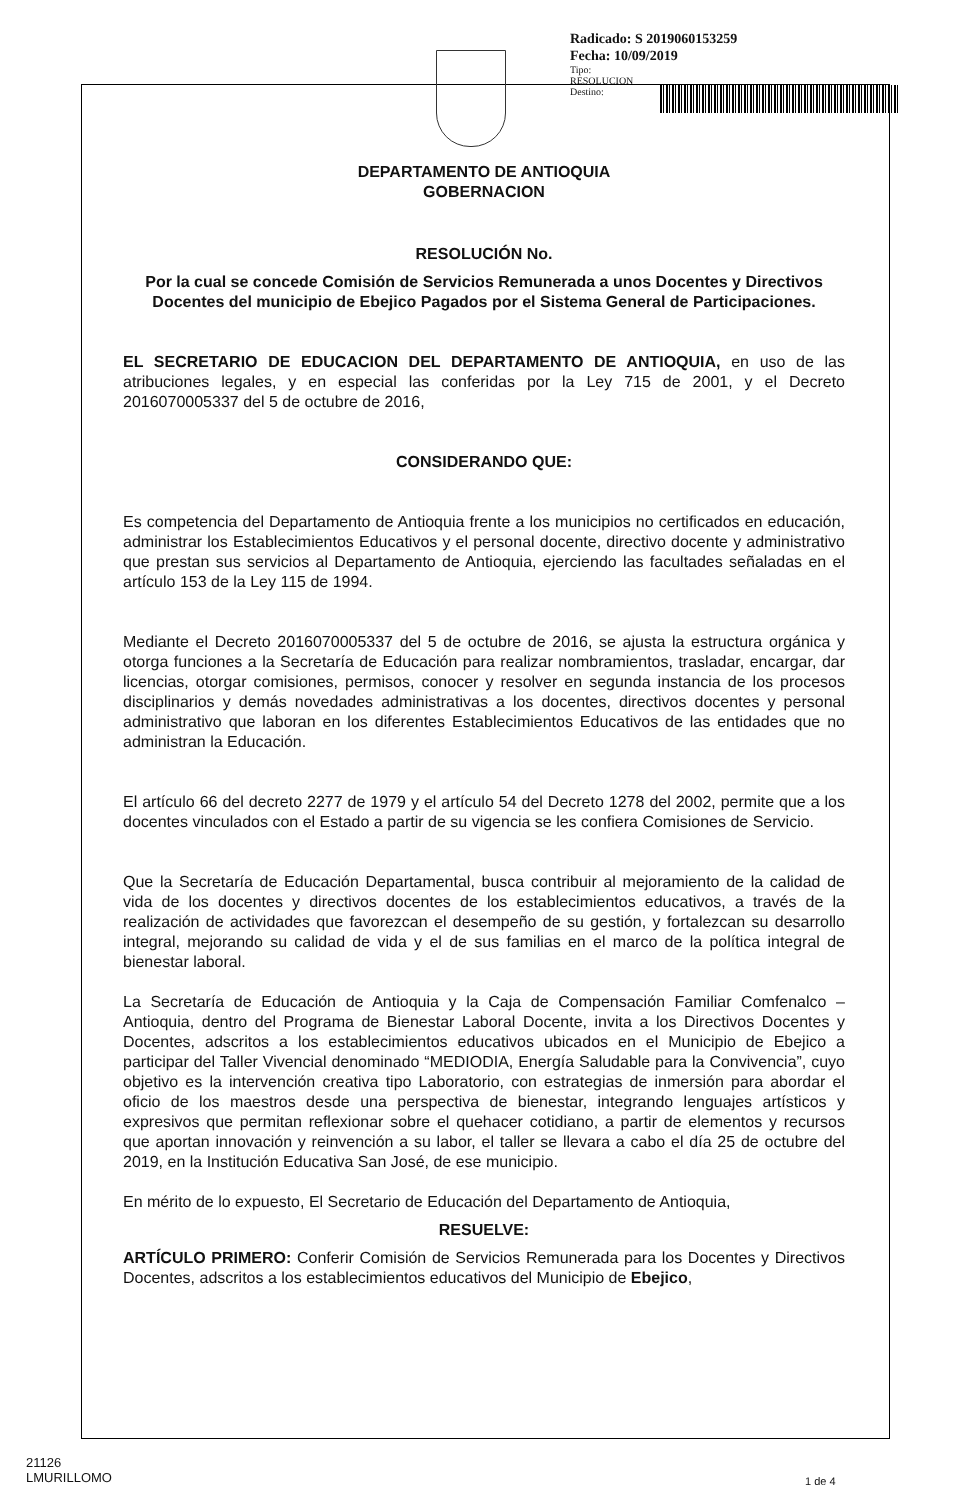Radicado: S 2019060153259
Fecha: 10/09/2019
Tipo:
RESOLUCION
Destino:
DEPARTAMENTO DE ANTIOQUIA
GOBERNACION
RESOLUCIÓN No.
Por la cual se concede Comisión de Servicios Remunerada a unos Docentes y Directivos Docentes del municipio de Ebejico Pagados por el Sistema General de Participaciones.
EL SECRETARIO DE EDUCACION DEL DEPARTAMENTO DE ANTIOQUIA, en uso de las atribuciones legales, y en especial las conferidas por la Ley 715 de 2001, y el Decreto 2016070005337 del 5 de octubre de 2016,
CONSIDERANDO QUE:
Es competencia del Departamento de Antioquia frente a los municipios no certificados en educación, administrar los Establecimientos Educativos y el personal docente, directivo docente y administrativo que prestan sus servicios al Departamento de Antioquia, ejerciendo las facultades señaladas en el artículo 153 de la Ley 115 de 1994.
Mediante el Decreto 2016070005337 del 5 de octubre de 2016, se ajusta la estructura orgánica y otorga funciones a la Secretaría de Educación para realizar nombramientos, trasladar, encargar, dar licencias, otorgar comisiones, permisos, conocer y resolver en segunda instancia de los procesos disciplinarios y demás novedades administrativas a los docentes, directivos docentes y personal administrativo que laboran en los diferentes Establecimientos Educativos de las entidades que no administran la Educación.
El artículo 66 del decreto 2277 de 1979 y el artículo 54 del Decreto 1278 del 2002, permite que a los docentes vinculados con el Estado a partir de su vigencia se les confiera Comisiones de Servicio.
Que la Secretaría de Educación Departamental, busca contribuir al mejoramiento de la calidad de vida de los docentes y directivos docentes de los establecimientos educativos, a través de la realización de actividades que favorezcan el desempeño de su gestión, y fortalezcan su desarrollo integral, mejorando su calidad de vida y el de sus familias en el marco de la política integral de bienestar laboral.
La Secretaría de Educación de Antioquia y la Caja de Compensación Familiar Comfenalco – Antioquia, dentro del Programa de Bienestar Laboral Docente, invita a los Directivos Docentes y Docentes, adscritos a los establecimientos educativos ubicados en el Municipio de Ebejico a participar del Taller Vivencial denominado “MEDIODIA, Energía Saludable para la Convivencia”, cuyo objetivo es la intervención creativa tipo Laboratorio, con estrategias de inmersión para abordar el oficio de los maestros desde una perspectiva de bienestar, integrando lenguajes artísticos y expresivos que permitan reflexionar sobre el quehacer cotidiano, a partir de elementos y recursos que aportan innovación y reinvención a su labor, el taller se llevara a cabo el día 25 de octubre del 2019, en la Institución Educativa San José, de ese municipio.
En mérito de lo expuesto, El Secretario de Educación del Departamento de Antioquia,
RESUELVE:
ARTÍCULO PRIMERO: Conferir Comisión de Servicios Remunerada para los Docentes y Directivos Docentes, adscritos a los establecimientos educativos del Municipio de Ebejico,
21126
LMURILLOMO
1 de 4